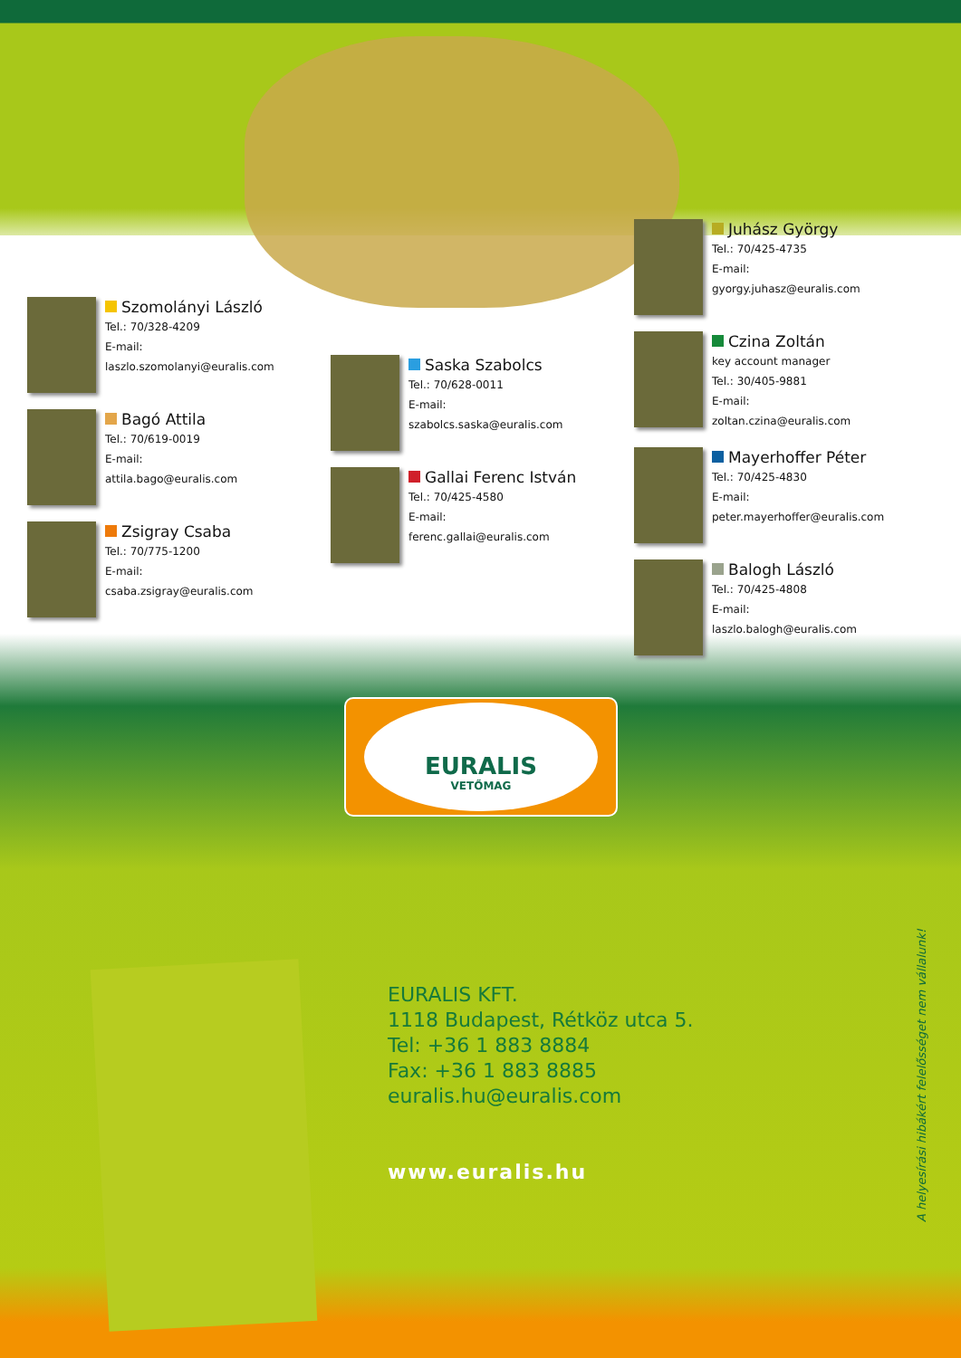Szomolányi László
Tel.: 70/328-4209
E-mail:
laszlo.szomolanyi@euralis.com
Bagó Attila
Tel.: 70/619-0019
E-mail:
attila.bago@euralis.com
Zsigray Csaba
Tel.: 70/775-1200
E-mail:
csaba.zsigray@euralis.com
Saska Szabolcs
Tel.: 70/628-0011
E-mail:
szabolcs.saska@euralis.com
Gallai Ferenc István
Tel.: 70/425-4580
E-mail:
ferenc.gallai@euralis.com
Juhász György
Tel.: 70/425-4735
E-mail:
gyorgy.juhasz@euralis.com
Czina Zoltán
key account manager
Tel.: 30/405-9881
E-mail:
zoltan.czina@euralis.com
Mayerhoffer Péter
Tel.: 70/425-4830
E-mail:
peter.mayerhoffer@euralis.com
Balogh László
Tel.: 70/425-4808
E-mail:
laszlo.balogh@euralis.com
EURALIS
VETŐMAG
EURALIS KFT.
1118 Budapest, Rétköz utca 5.
Tel: +36 1 883 8884
Fax: +36 1 883 8885
euralis.hu@euralis.com
www.euralis.hu
A helyesírási hibákért felelősséget nem vállalunk!